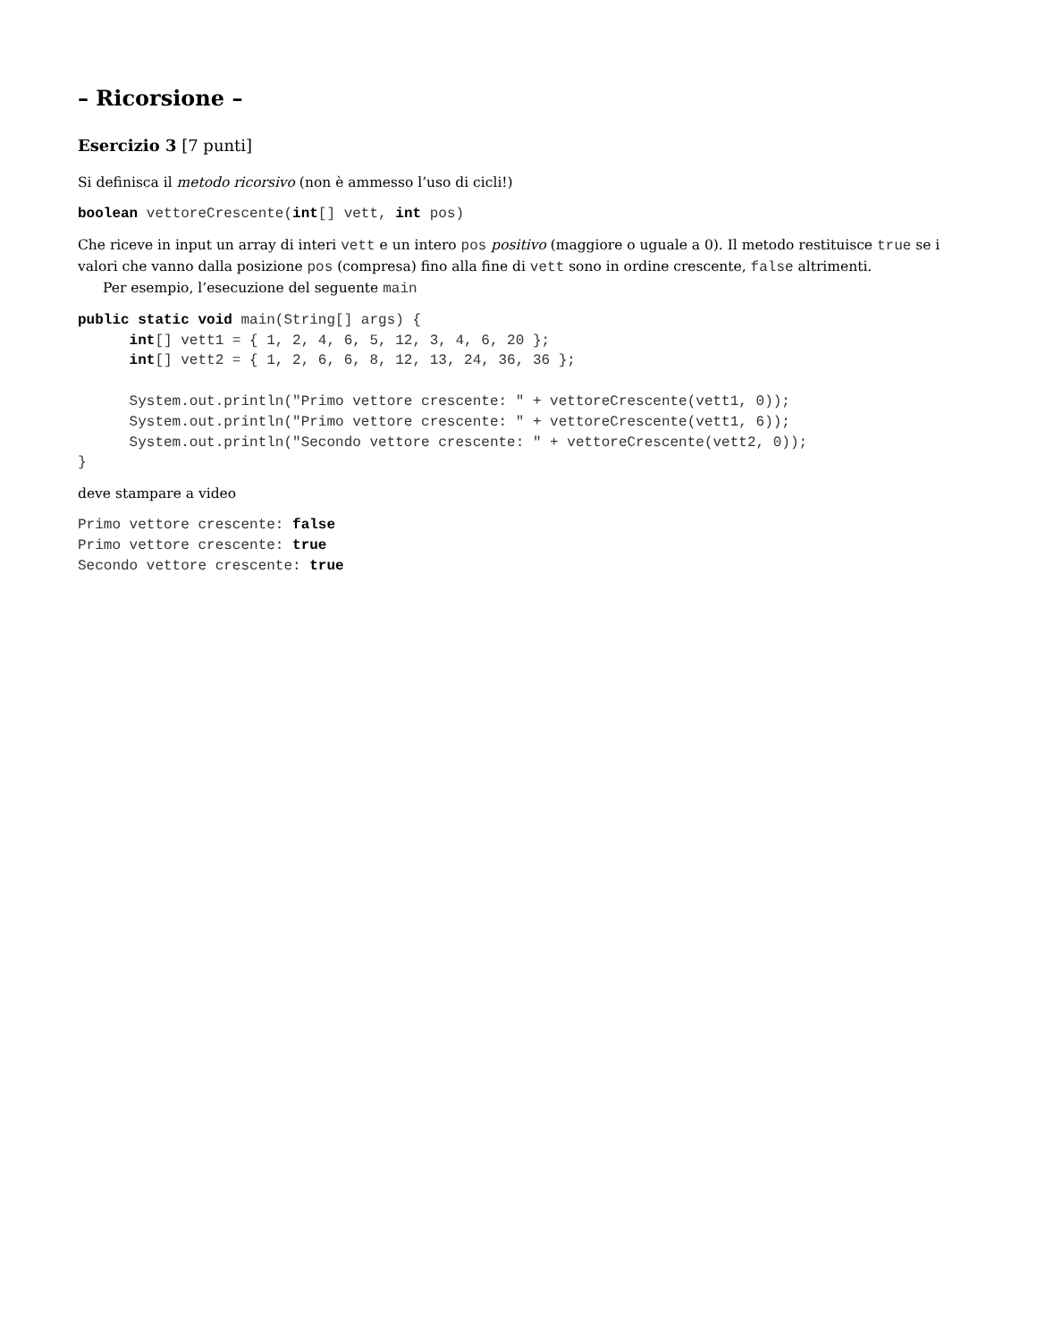– Ricorsione –
Esercizio 3 [7 punti]
Si definisca il metodo ricorsivo (non è ammesso l’uso di cicli!)
boolean vettoreCrescente(int[] vett, int pos)
Che riceve in input un array di interi vett e un intero pos positivo (maggiore o uguale a 0). Il metodo restituisce true se i valori che vanno dalla posizione pos (compresa) fino alla fine di vett sono in ordine crescente, false altrimenti.
Per esempio, l’esecuzione del seguente main
public static void main(String[] args) {
      int[] vett1 = { 1, 2, 4, 6, 5, 12, 3, 4, 6, 20 };
      int[] vett2 = { 1, 2, 6, 6, 8, 12, 13, 24, 36, 36 };

      System.out.println("Primo vettore crescente: " + vettoreCrescente(vett1, 0));
      System.out.println("Primo vettore crescente: " + vettoreCrescente(vett1, 6));
      System.out.println("Secondo vettore crescente: " + vettoreCrescente(vett2, 0));
}
deve stampare a video
Primo vettore crescente: false
Primo vettore crescente: true
Secondo vettore crescente: true